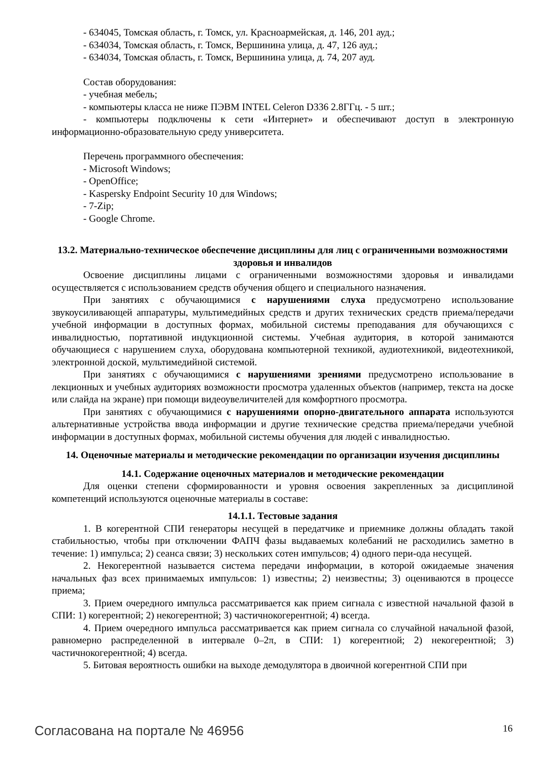- 634045, Томская область, г. Томск, ул. Красноармейская, д. 146, 201 ауд.;
- 634034, Томская область, г. Томск, Вершинина улица, д. 47, 126 ауд.;
- 634034, Томская область, г. Томск, Вершинина улица, д. 74, 207 ауд.
Состав оборудования:
- учебная мебель;
- компьютеры класса не ниже ПЭВМ INTEL Celeron D336 2.8ГГц. - 5 шт.;
- компьютеры подключены к сети «Интернет» и обеспечивают доступ в электронную информационно-образовательную среду университета.
Перечень программного обеспечения:
- Microsoft Windows;
- OpenOffice;
- Kaspersky Endpoint Security 10 для Windows;
- 7-Zip;
- Google Chrome.
13.2. Материально-техническое обеспечение дисциплины для лиц с ограниченными возможностями здоровья и инвалидов
Освоение дисциплины лицами с ограниченными возможностями здоровья и инвалидами осуществляется с использованием средств обучения общего и специального назначения.
При занятиях с обучающимися с нарушениями слуха предусмотрено использование звукоусиливающей аппаратуры, мультимедийных средств и других технических средств приема/передачи учебной информации в доступных формах, мобильной системы преподавания для обучающихся с инвалидностью, портативной индукционной системы. Учебная аудитория, в которой занимаются обучающиеся с нарушением слуха, оборудована компьютерной техникой, аудиотехникой, видеотехникой, электронной доской, мультимедийной системой.
При занятиях с обучающимися с нарушениями зрениями предусмотрено использование в лекционных и учебных аудиториях возможности просмотра удаленных объектов (например, текста на доске или слайда на экране) при помощи видеоувеличителей для комфортного просмотра.
При занятиях с обучающимися с нарушениями опорно-двигательного аппарата используются альтернативные устройства ввода информации и другие технические средства приема/передачи учебной информации в доступных формах, мобильной системы обучения для людей с инвалидностью.
14. Оценочные материалы и методические рекомендации по организации изучения дисциплины
14.1. Содержание оценочных материалов и методические рекомендации
Для оценки степени сформированности и уровня освоения закрепленных за дисциплиной компетенций используются оценочные материалы в составе:
14.1.1. Тестовые задания
1. В когерентной СПИ генераторы несущей в передатчике и приемнике должны обладать такой стабильностью, чтобы при отключении ФАПЧ фазы выдаваемых колебаний не расходились заметно в течение: 1) импульса; 2) сеанса связи; 3) нескольких сотен импульсов; 4) одного пери-ода несущей.
2. Некогерентной называется система передачи информации, в которой ожидаемые значения начальных фаз всех принимаемых импульсов: 1) известны; 2) неизвестны; 3) оцениваются в процессе приема;
3. Прием очередного импульса рассматривается как прием сигнала с известной начальной фазой в СПИ: 1) когерентной; 2) некогерентной; 3) частичнокогерентной; 4) всегда.
4. Прием очередного импульса рассматривается как прием сигнала со случайной начальной фазой, равномерно распределенной в интервале 0–2π, в СПИ: 1) когерентной; 2) некогерентной; 3) частичнокогерентной; 4) всегда.
5. Битовая вероятность ошибки на выходе демодулятора в двоичной когерентной СПИ при
Согласована на портале № 46956 16